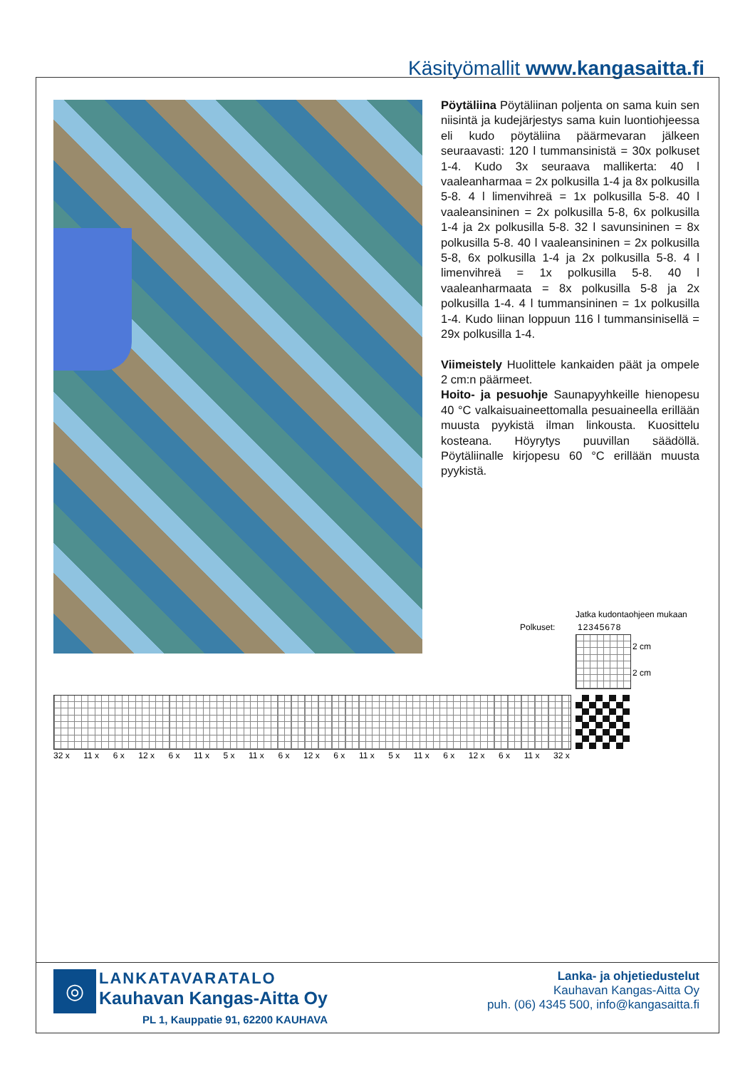Käsityömallit www.kangasaitta.fi
Pöytäliina Pöytäliinan poljenta on sama kuin sen niisintä ja kudejärjestys sama kuin luontiohjeessa eli kudo pöytäliina päärmevaran jälkeen seuraavasti: 120 l tummansinistä = 30x polkuset 1-4. Kudo 3x seuraava mallikerta: 40 l vaaleanharmaa = 2x polkusilla 1-4 ja 8x polkusilla 5-8. 4 l limenvihreä = 1x polkusilla 5-8. 40 l vaaleansininen = 2x polkusilla 5-8, 6x polkusilla 1-4 ja 2x polkusilla 5-8. 32 l savunsininen = 8x polkusilla 5-8. 40 l vaaleansininen = 2x polkusilla 5-8, 6x polkusilla 1-4 ja 2x polkusilla 5-8. 4 l limenvihreä = 1x polkusilla 5-8. 40 l vaaleanharmaata = 8x polkusilla 5-8 ja 2x polkusilla 1-4. 4 l tummansininen = 1x polkusilla 1-4. Kudo liinan loppuun 116 l tummansinisellä = 29x polkusilla 1-4.
Viimeistely Huolittele kankaiden päät ja ompele 2 cm:n päärmeet.
Hoito- ja pesuohje Saunapyyhkeille hienopesu 40 °C valkaisuaineettomalla pesuaineella erillään muusta pyykistä ilman linkousta. Kuosittelu kosteana. Höyrytys puuvillan säädöllä. Pöytäliinalle kirjopesu 60 °C erillään muusta pyykistä.
Jatka kudontaohjeen mukaan
Polkuset: 12345678
2 cm
2 cm
32 x 11 x 6 x 12 x 6 x 11 x 5 x 11 x 6 x 12 x 6 x 11 x 5 x 11 x 6 x 12 x 6 x 11 x 32 x
◎
LANKATAVARATALO
Kauhavan Kangas-Aitta Oy
PL 1, Kauppatie 91, 62200 KAUHAVA
Lanka- ja ohjetiedustelut
Kauhavan Kangas-Aitta Oy
puh. (06) 4345 500, info@kangasaitta.fi